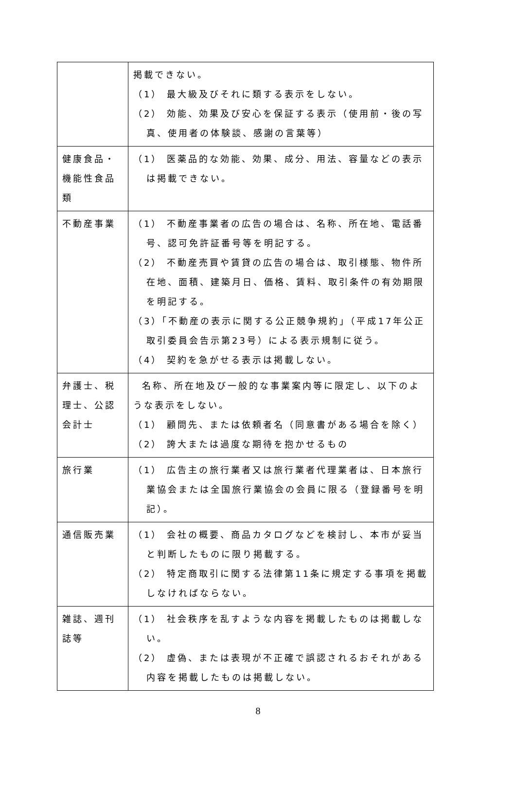| | 掲載できない。 （1） 最大級及びそれに類する表示をしない。 （2） 効能、効果及び安心を保証する表示（使用前・後の写真、使用者の体験談、感謝の言葉等） |
| 健康食品・機能性食品類 | （1） 医薬品的な効能、効果、成分、用法、容量などの表示は掲載できない。 |
| 不動産事業 | （1） 不動産事業者の広告の場合は、名称、所在地、電話番号、認可免許証番号等を明記する。 （2） 不動産売買や賃貸の広告の場合は、取引様態、物件所在地、面積、建築月日、価格、賃料、取引条件の有効期限を明記する。 （3）「不動産の表示に関する公正競争規約」（平成17年公正取引委員会告示第23号）による表示規制に従う。 （4） 契約を急がせる表示は掲載しない。 |
| 弁護士、税理士、公認会計士 | 名称、所在地及び一般的な事業案内等に限定し、以下のような表示をしない。 （1） 顧問先、または依頼者名（同意書がある場合を除く） （2） 誇大または過度な期待を抱かせるもの |
| 旅行業 | （1） 広告主の旅行業者又は旅行業者代理業者は、日本旅行業協会または全国旅行業協会の会員に限る（登録番号を明記）。 |
| 通信販売業 | （1） 会社の概要、商品カタログなどを検討し、本市が妥当と判断したものに限り掲載する。 （2） 特定商取引に関する法律第11条に規定する事項を掲載しなければならない。 |
| 雑誌、週刊誌等 | （1） 社会秩序を乱すような内容を掲載したものは掲載しない。 （2） 虚偽、または表現が不正確で誤認されるおそれがある内容を掲載したものは掲載しない。 |
8